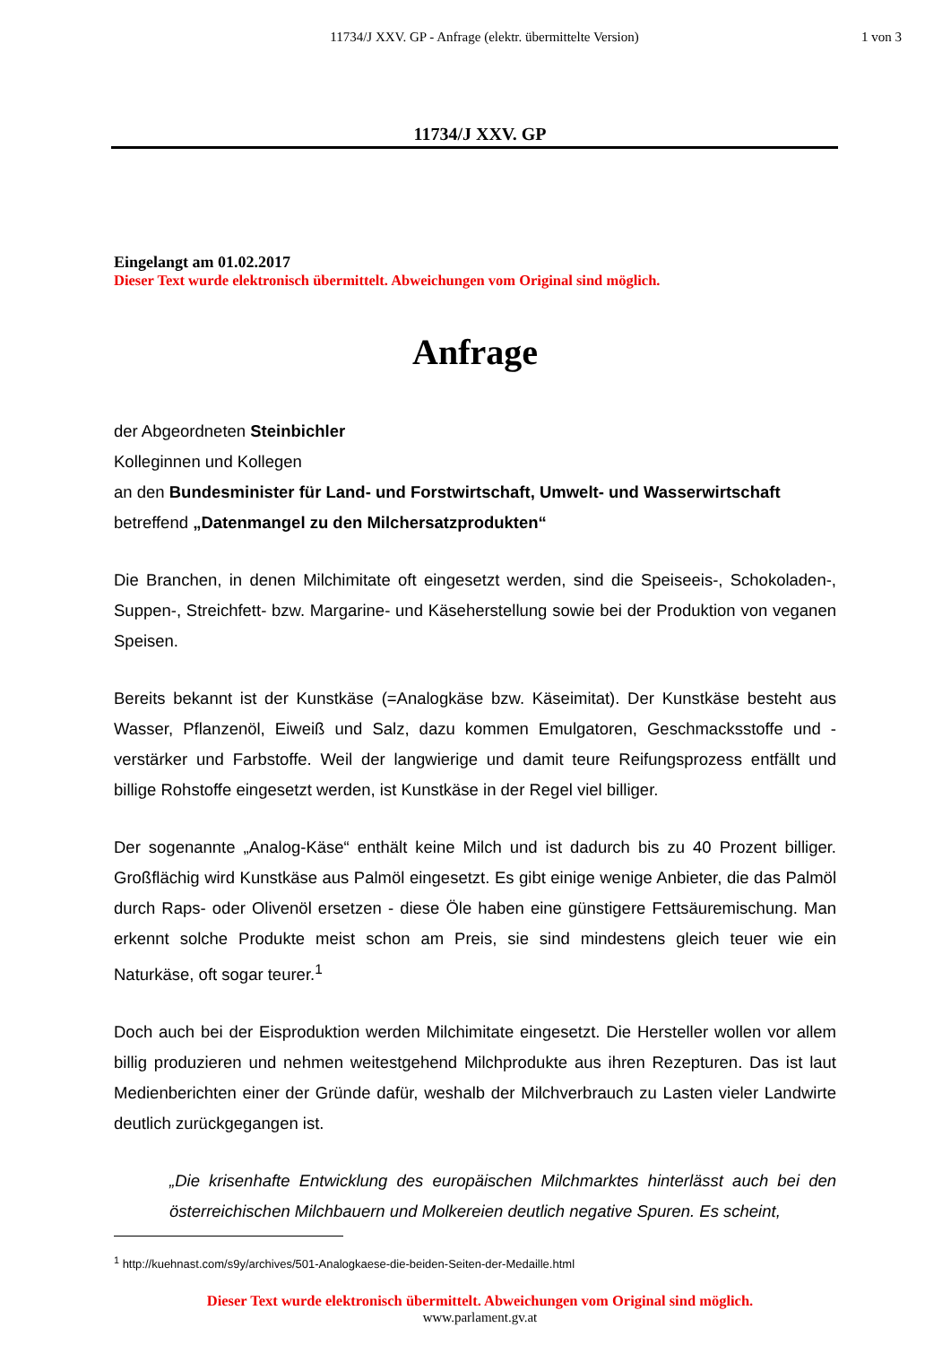11734/J XXV. GP - Anfrage (elektr. übermittelte Version)
1 von 3
11734/J XXV. GP
Eingelangt am 01.02.2017
Dieser Text wurde elektronisch übermittelt. Abweichungen vom Original sind möglich.
Anfrage
der Abgeordneten Steinbichler
Kolleginnen und Kollegen
an den Bundesminister für Land- und Forstwirtschaft, Umwelt- und Wasserwirtschaft
betreffend „Datenmangel zu den Milchersatzprodukten“
Die Branchen, in denen Milchimitate oft eingesetzt werden, sind die Speiseeis-, Schokoladen-, Suppen-, Streichfett- bzw. Margarine- und Käseherstellung sowie bei der Produktion von veganen Speisen.
Bereits bekannt ist der Kunstkäse (=Analogkäse bzw. Käseimitat). Der Kunstkäse besteht aus Wasser, Pflanzenöl, Eiweiß und Salz, dazu kommen Emulgatoren, Geschmacksstoffe und -verstärker und Farbstoffe. Weil der langwierige und damit teure Reifungsprozess entfällt und billige Rohstoffe eingesetzt werden, ist Kunstkäse in der Regel viel billiger.
Der sogenannte „Analog-Käse“ enthält keine Milch und ist dadurch bis zu 40 Prozent billiger. Großflächig wird Kunstkäse aus Palmöl eingesetzt. Es gibt einige wenige Anbieter, die das Palmöl durch Raps- oder Olivenöl ersetzen - diese Öle haben eine günstigere Fettsäuremischung. Man erkennt solche Produkte meist schon am Preis, sie sind mindestens gleich teuer wie ein Naturkäse, oft sogar teurer.<sup>1</sup>
Doch auch bei der Eisproduktion werden Milchimitate eingesetzt. Die Hersteller wollen vor allem billig produzieren und nehmen weitestgehend Milchprodukte aus ihren Rezepturen. Das ist laut Medienberichten einer der Gründe dafür, weshalb der Milchverbrauch zu Lasten vieler Landwirte deutlich zurückgegangen ist.
„Die krisenhafte Entwicklung des europäischen Milchmarktes hinterlässt auch bei den österreichischen Milchbauern und Molkereien deutlich negative Spuren. Es scheint,
<sup>1</sup> http://kuehnast.com/s9y/archives/501-Analogkaese-die-beiden-Seiten-der-Medaille.html
Dieser Text wurde elektronisch übermittelt. Abweichungen vom Original sind möglich.
www.parlament.gv.at